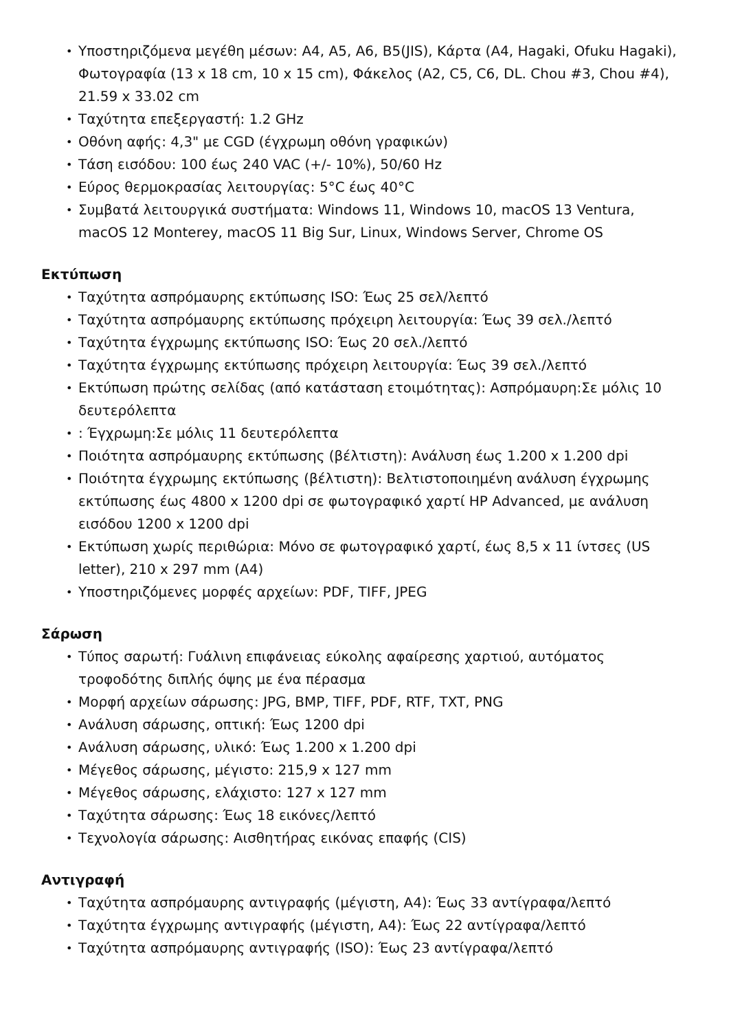• Υποστηριζόμενα μεγέθη μέσων: A4, A5, A6, B5(JIS), Κάρτα (A4, Hagaki, Ofuku Hagaki), Φωτογραφία (13 x 18 cm, 10 x 15 cm), Φάκελος (A2, C5, C6, DL. Chou #3, Chou #4), 21.59 x 33.02 cm
• Ταχύτητα επεξεργαστή: 1.2 GHz
• Οθόνη αφής: 4,3" με CGD (έγχρωμη οθόνη γραφικών)
• Τάση εισόδου: 100 έως 240 VAC (+/- 10%), 50/60 Hz
• Εύρος θερμοκρασίας λειτουργίας: 5°C έως 40°C
• Συμβατά λειτουργικά συστήματα: Windows 11, Windows 10, macOS 13 Ventura, macOS 12 Monterey, macOS 11 Big Sur, Linux, Windows Server, Chrome OS
Εκτύπωση
• Ταχύτητα ασπρόμαυρης εκτύπωσης ISO: Έως 25 σελ/λεπτό
• Ταχύτητα ασπρόμαυρης εκτύπωσης πρόχειρη λειτουργία: Έως 39 σελ./λεπτό
• Ταχύτητα έγχρωμης εκτύπωσης ISO: Έως 20 σελ./λεπτό
• Ταχύτητα έγχρωμης εκτύπωσης πρόχειρη λειτουργία: Έως 39 σελ./λεπτό
• Εκτύπωση πρώτης σελίδας (από κατάσταση ετοιμότητας): Ασπρόμαυρη:Σε μόλις 10 δευτερόλεπτα
•: Έγχρωμη:Σε μόλις 11 δευτερόλεπτα
• Ποιότητα ασπρόμαυρης εκτύπωσης (βέλτιστη): Ανάλυση έως 1.200 x 1.200 dpi
• Ποιότητα έγχρωμης εκτύπωσης (βέλτιστη): Βελτιστοποιημένη ανάλυση έγχρωμης εκτύπωσης έως 4800 x 1200 dpi σε φωτογραφικό χαρτί HP Advanced, με ανάλυση εισόδου 1200 x 1200 dpi
• Εκτύπωση χωρίς περιθώρια: Μόνο σε φωτογραφικό χαρτί, έως 8,5 x 11 ίντσες (US letter), 210 x 297 mm (A4)
• Υποστηριζόμενες μορφές αρχείων: PDF, TIFF, JPEG
Σάρωση
• Τύπος σαρωτή: Γυάλινη επιφάνειας εύκολης αφαίρεσης χαρτιού, αυτόματος τροφοδότης διπλής όψης με ένα πέρασμα
• Μορφή αρχείων σάρωσης: JPG, BMP, TIFF, PDF, RTF, TXT, PNG
• Ανάλυση σάρωσης, οπτική: Έως 1200 dpi
• Ανάλυση σάρωσης, υλικό: Έως 1.200 x 1.200 dpi
• Μέγεθος σάρωσης, μέγιστο: 215,9 x 127 mm
• Μέγεθος σάρωσης, ελάχιστο: 127 x 127 mm
• Ταχύτητα σάρωσης: Έως 18 εικόνες/λεπτό
• Τεχνολογία σάρωσης: Αισθητήρας εικόνας επαφής (CIS)
Αντιγραφή
• Ταχύτητα ασπρόμαυρης αντιγραφής (μέγιστη, A4): Έως 33 αντίγραφα/λεπτό
• Ταχύτητα έγχρωμης αντιγραφής (μέγιστη, A4): Έως 22 αντίγραφα/λεπτό
• Ταχύτητα ασπρόμαυρης αντιγραφής (ISO): Έως 23 αντίγραφα/λεπτό